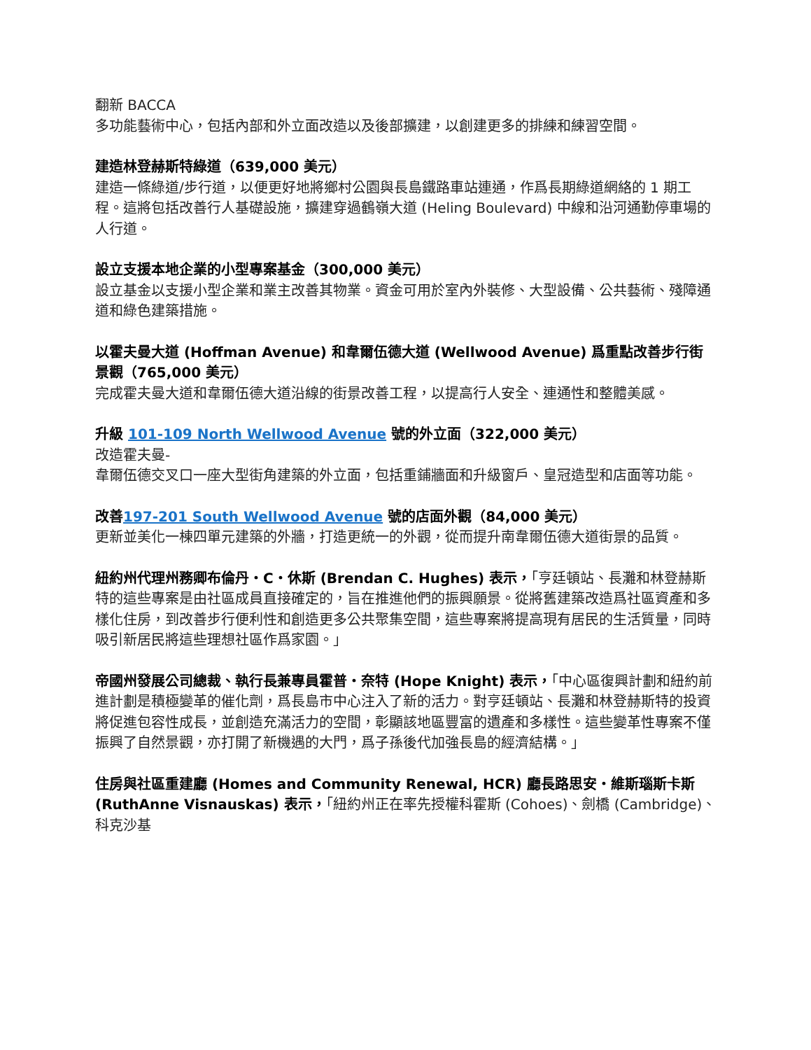翻新 BACCA
多功能藝術中心，包括內部和外立面改造以及後部擴建，以創建更多的排練和練習空間。
建造林登赫斯特綠道（639,000 美元）
建造一條綠道/步行道，以便更好地將鄉村公園與長島鐵路車站連通，作爲長期綠道網絡的 1 期工程。這將包括改善行人基礎設施，擴建穿過鶴嶺大道 (Heling Boulevard) 中線和沿河通勤停車場的人行道。
設立支援本地企業的小型專案基金（300,000 美元）
設立基金以支援小型企業和業主改善其物業。資金可用於室內外裝修、大型設備、公共藝術、殘障通道和綠色建築措施。
以霍夫曼大道 (Hoffman Avenue) 和韋爾伍德大道 (Wellwood Avenue) 爲重點改善步行街景觀（765,000 美元）
完成霍夫曼大道和韋爾伍德大道沿線的街景改善工程，以提高行人安全、連通性和整體美感。
升級 101-109 North Wellwood Avenue 號的外立面（322,000 美元）
改造霍夫曼-
韋爾伍德交叉口一座大型街角建築的外立面，包括重鋪牆面和升級窗戶、皇冠造型和店面等功能。
改善197-201 South Wellwood Avenue 號的店面外觀（84,000 美元）
更新並美化一棟四單元建築的外牆，打造更統一的外觀，從而提升南韋爾伍德大道街景的品質。
紐約州代理州務卿布倫丹・C・休斯 (Brendan C. Hughes) 表示，「亨廷頓站、長灘和林登赫斯特的這些專案是由社區成員直接確定的，旨在推進他們的振興願景。從將舊建築改造爲社區資產和多樣化住房，到改善步行便利性和創造更多公共聚集空間，這些專案將提高現有居民的生活質量，同時吸引新居民將這些理想社區作爲家園。」
帝國州發展公司總裁、執行長兼專員霍普・奈特 (Hope Knight) 表示，「中心區復興計劃和紐約前進計劃是積極變革的催化劑，爲長島市中心注入了新的活力。對亨廷頓站、長灘和林登赫斯特的投資將促進包容性成長，並創造充滿活力的空間，彰顯該地區豐富的遺產和多樣性。這些變革性專案不僅振興了自然景觀，亦打開了新機遇的大門，爲子孫後代加強長島的經濟結構。」
住房與社區重建廳 (Homes and Community Renewal, HCR) 廳長路思安・維斯瑙斯卡斯 (RuthAnne Visnauskas) 表示，「紐約州正在率先授權科霍斯 (Cohoes)、劍橋 (Cambridge)、科克沙基